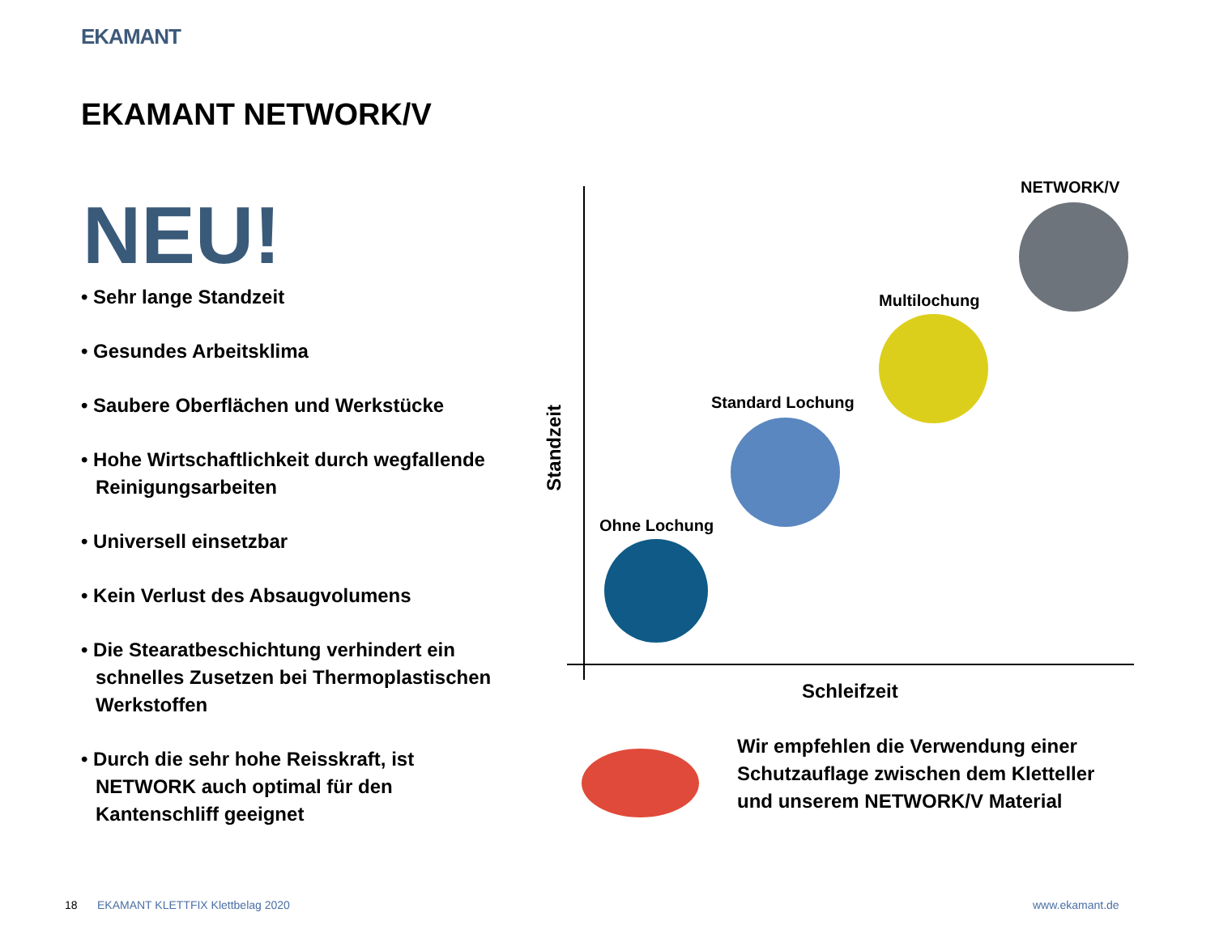EKAMANT
EKAMANT NETWORK/V
NEU!
• Sehr lange Standzeit
• Gesundes Arbeitsklima
• Saubere Oberflächen und Werkstücke
• Hohe Wirtschaftlichkeit durch wegfallende Reinigungsarbeiten
• Universell einsetzbar
• Kein Verlust des Absaugvolumens
• Die Stearatbeschichtung verhindert ein schnelles Zusetzen bei Thermoplastischen Werkstoffen
• Durch die sehr hohe Reisskraft, ist NETWORK auch optimal für den Kantenschliff geeignet
NETWORK/V
Multilochung
Standard Lochung
Ohne Lochung
Standzeit
Schleifzeit
Wir empfehlen die Verwendung einer Schutzauflage zwischen dem Kletteller und unserem NETWORK/V Material
18
EKAMANT KLETTFIX Klettbelag 2020
www.ekamant.de